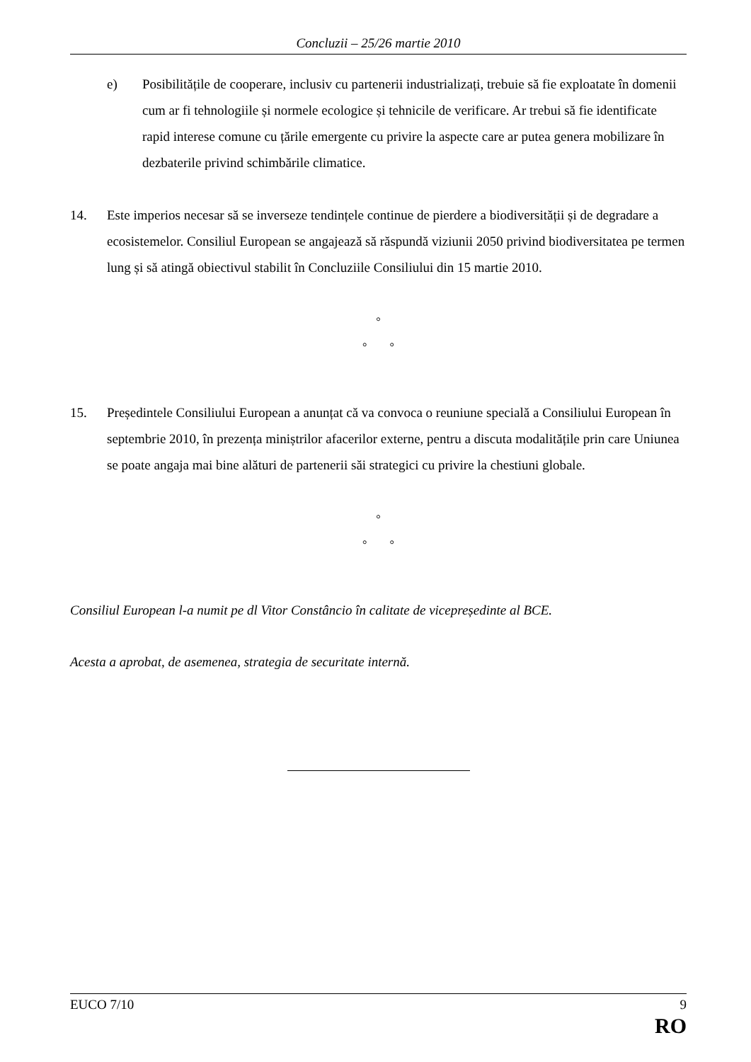Concluzii – 25/26 martie 2010
e) Posibilitățile de cooperare, inclusiv cu partenerii industrializați, trebuie să fie exploatate în domenii cum ar fi tehnologiile și normele ecologice și tehnicile de verificare. Ar trebui să fie identificate rapid interese comune cu țările emergente cu privire la aspecte care ar putea genera mobilizare în dezbaterile privind schimbările climatice.
14. Este imperios necesar să se inverseze tendințele continue de pierdere a biodiversității și de degradare a ecosistemelor. Consiliul European se angajează să răspundă viziunii 2050 privind biodiversitatea pe termen lung și să atingă obiectivul stabilit în Concluziile Consiliului din 15 martie 2010.
°
° °
15. Președintele Consiliului European a anunțat că va convoca o reuniune specială a Consiliului European în septembrie 2010, în prezența miniștrilor afacerilor externe, pentru a discuta modalitățile prin care Uniunea se poate angaja mai bine alături de partenerii săi strategici cu privire la chestiuni globale.
°
° °
Consiliul European l-a numit pe dl Vitor Constâncio în calitate de vicepreședinte al BCE.
Acesta a aprobat, de asemenea, strategia de securitate internă.
EUCO 7/10 9
RO